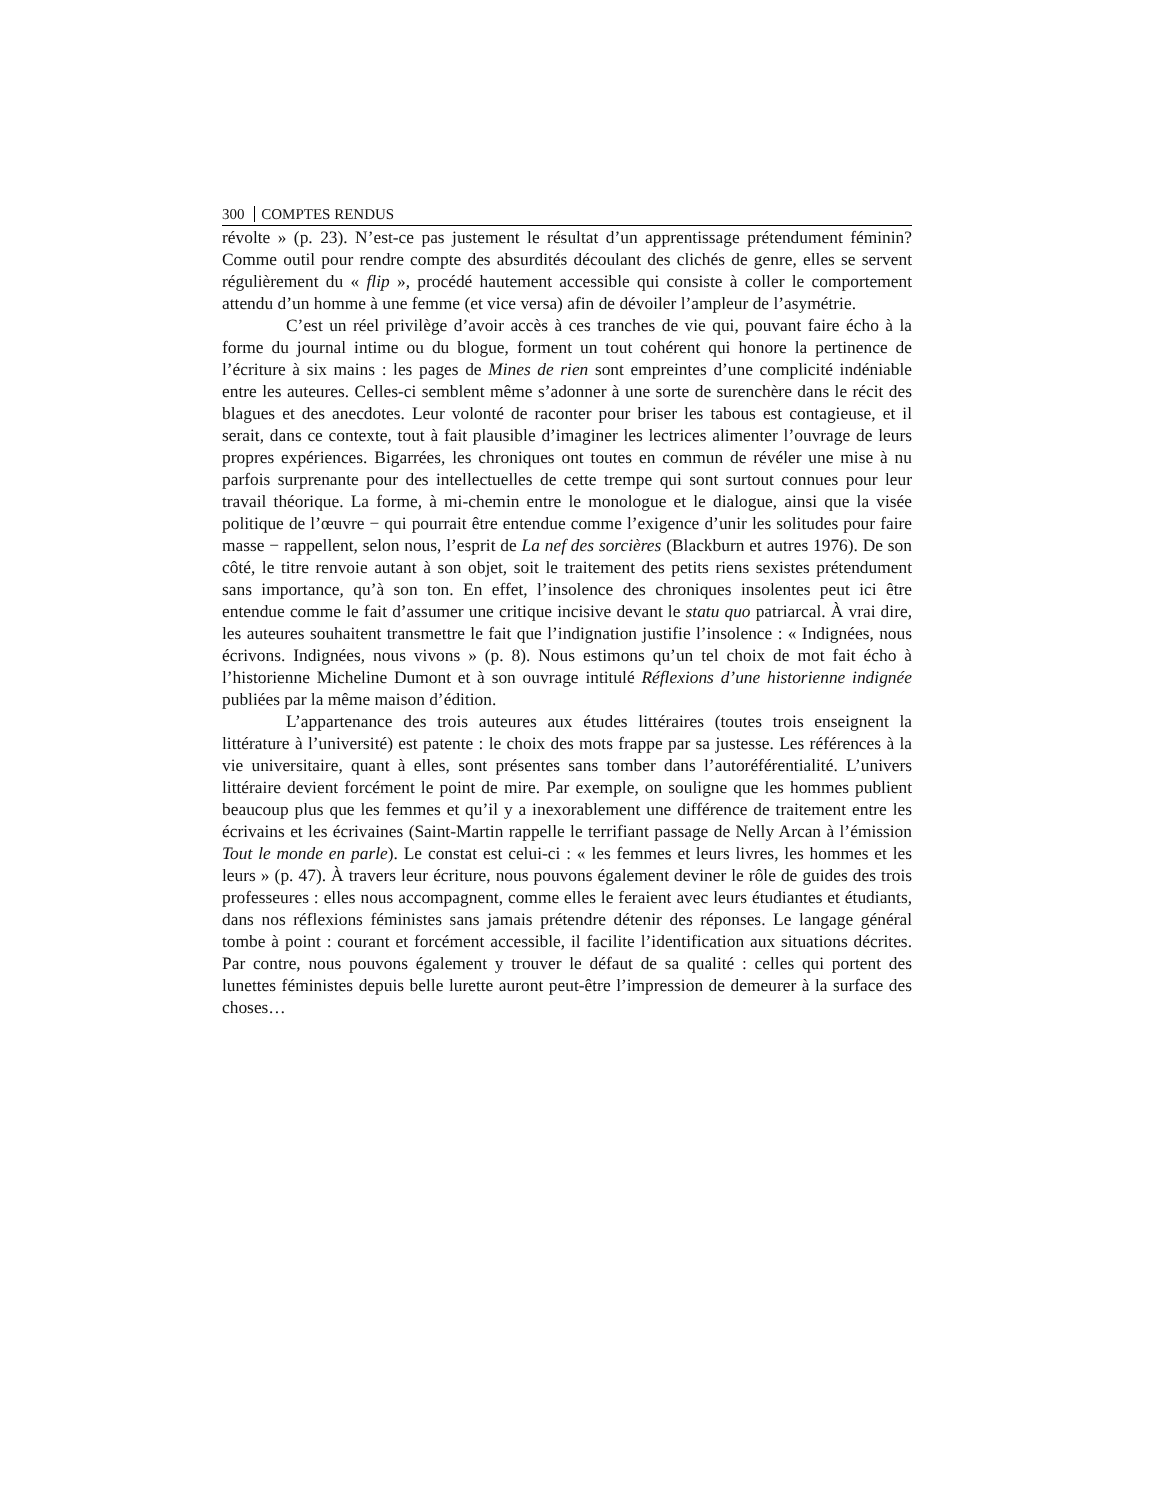300 COMPTES RENDUS
révolte » (p. 23). N’est-ce pas justement le résultat d’un apprentissage prétendument féminin? Comme outil pour rendre compte des absurdités découlant des clichés de genre, elles se servent régulièrement du « flip », procédé hautement accessible qui consiste à coller le comportement attendu d’un homme à une femme (et vice versa) afin de dévoiler l’ampleur de l’asymétrie.
C’est un réel privilège d’avoir accès à ces tranches de vie qui, pouvant faire écho à la forme du journal intime ou du blogue, forment un tout cohérent qui honore la pertinence de l’écriture à six mains : les pages de Mines de rien sont empreintes d’une complicité indéniable entre les auteures. Celles-ci semblent même s’adonner à une sorte de surenchère dans le récit des blagues et des anecdotes. Leur volonté de raconter pour briser les tabous est contagieuse, et il serait, dans ce contexte, tout à fait plausible d’imaginer les lectrices alimenter l’ouvrage de leurs propres expériences. Bigarrées, les chroniques ont toutes en commun de révéler une mise à nu parfois surprenante pour des intellectuelles de cette trempe qui sont surtout connues pour leur travail théorique. La forme, à mi-chemin entre le monologue et le dialogue, ainsi que la visée politique de l’œuvre − qui pourrait être entendue comme l’exigence d’unir les solitudes pour faire masse − rappellent, selon nous, l’esprit de La nef des sorcières (Blackburn et autres 1976). De son côté, le titre renvoie autant à son objet, soit le traitement des petits riens sexistes prétendument sans importance, qu’à son ton. En effet, l’insolence des chroniques insolentes peut ici être entendue comme le fait d’assumer une critique incisive devant le statu quo patriarcal. À vrai dire, les auteures souhaitent transmettre le fait que l’indignation justifie l’insolence : « Indignées, nous écrivons. Indignées, nous vivons » (p. 8). Nous estimons qu’un tel choix de mot fait écho à l’historienne Micheline Dumont et à son ouvrage intitulé Réflexions d’une historienne indignée publiées par la même maison d’édition.
L’appartenance des trois auteures aux études littéraires (toutes trois enseignent la littérature à l’université) est patente : le choix des mots frappe par sa justesse. Les références à la vie universitaire, quant à elles, sont présentes sans tomber dans l’autoréférentialité. L’univers littéraire devient forcément le point de mire. Par exemple, on souligne que les hommes publient beaucoup plus que les femmes et qu’il y a inexorablement une différence de traitement entre les écrivains et les écrivaines (Saint-Martin rappelle le terrifiant passage de Nelly Arcan à l’émission Tout le monde en parle). Le constat est celui-ci : « les femmes et leurs livres, les hommes et les leurs » (p. 47). À travers leur écriture, nous pouvons également deviner le rôle de guides des trois professeures : elles nous accompagnent, comme elles le feraient avec leurs étudiantes et étudiants, dans nos réflexions féministes sans jamais prétendre détenir des réponses. Le langage général tombe à point : courant et forcément accessible, il facilite l’identification aux situations décrites. Par contre, nous pouvons également y trouver le défaut de sa qualité : celles qui portent des lunettes féministes depuis belle lurette auront peut-être l’impression de demeurer à la surface des choses…